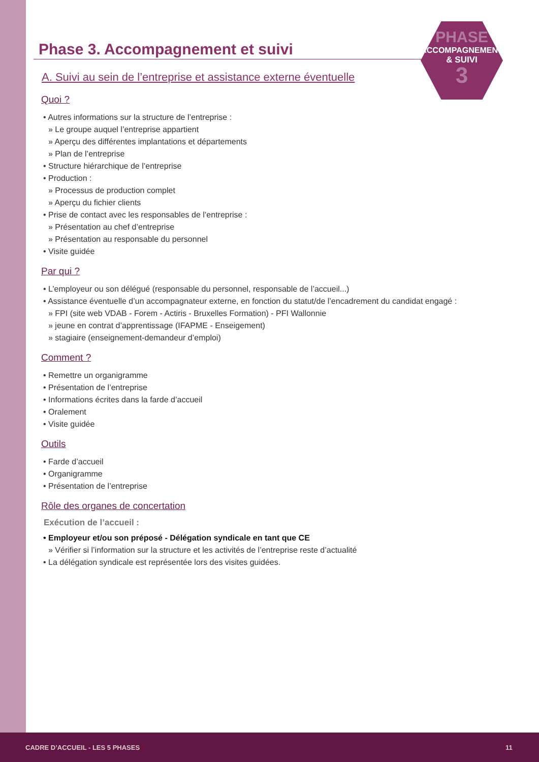PHASE
ACCOMPAGNEMENT
& SUIVI
3
Phase 3. Accompagnement et suivi
A. Suivi au sein de l’entreprise et assistance externe éventuelle
Quoi ?
• Autres informations sur la structure de l’entreprise :
» Le groupe auquel l’entreprise appartient
» Aperçu des différentes implantations et départements
» Plan de l’entreprise
• Structure hiérarchique de l’entreprise
• Production :
» Processus de production complet
» Aperçu du fichier clients
• Prise de contact avec les responsables de l’entreprise :
» Présentation au chef d’entreprise
» Présentation au responsable du personnel
• Visite guidée
Par qui ?
• L’employeur ou son délégué (responsable du personnel, responsable de l’accueil...)
• Assistance éventuelle d’un accompagnateur externe, en fonction du statut/de l’encadrement du candidat engagé :
» FPI (site web VDAB - Forem - Actiris - Bruxelles Formation) - PFI Wallonnie
» jeune en contrat d’apprentissage (IFAPME - Enseigement)
» stagiaire (enseignement-demandeur d’emploi)
Comment ?
• Remettre un organigramme
• Présentation de l’entreprise
• Informations écrites dans la farde d’accueil
• Oralement
• Visite guidée
Outils
• Farde d’accueil
• Organigramme
• Présentation de l’entreprise
Rôle des organes de concertation
Exécution de l’accueil :
• Employeur et/ou son préposé - Délégation syndicale en tant que CE
» Vérifier si l’information sur la structure et les activités de l’entreprise reste d’actualité
• La délégation syndicale est représentée lors des visites guidées.
CADRE D’ACCUEIL - LES 5 PHASES 11